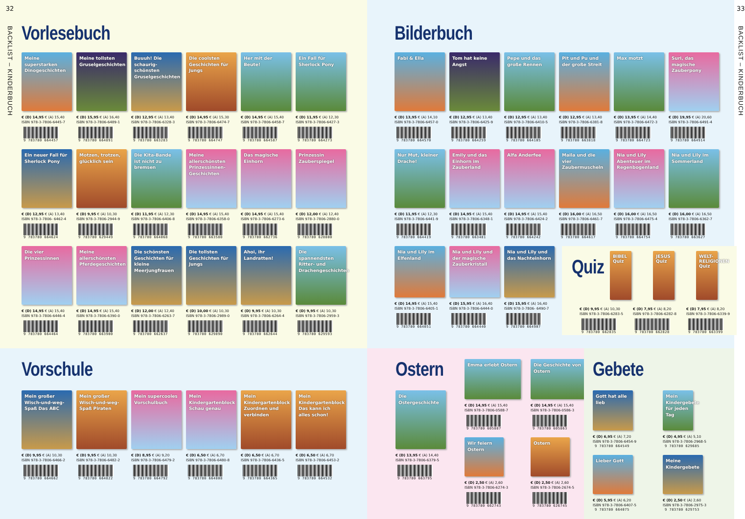32
BACKLIST – KINDERBUCH
Vorlesebuch
Meine superstarken Dinogeschichten
€ (D) 14,95 € (A) 15,40
ISBN 978-3-7806-6445-7
9 783780 664457
Meine tollsten Gruselgeschichten
€ (D) 15,95 € (A) 16,40
ISBN 978-3-7806-6489-1
9 783780 664891
Buuuh! Die schaurig-schönsten Gruselgeschichten
€ (D) 12,95 € (A) 13,40
ISBN 978-3-7806-6328-3
9 783780 663283
Die coolsten Geschichten für Jungs
€ (D) 14,95 € (A) 15,30
ISBN 978-3-7806-6474-7
9 783780 664747
Her mit der Beute!
€ (D) 14,95 € (A) 15,40
ISBN 978-3-7806-6458-7
9 783780 664587
Ein Fall für Sherlock Pony
€ (D) 11,95 € (A) 12,30
ISBN 978-3-7806-6427-3
9 783780 664273
Ein neuer Fall für Sherlock Pony
€ (D) 12,95 € (A) 13,40
ISBN 978-3-7806- 6462-4
9 783780 664624
Motzen, trotzen, glücklich sein
€ (D) 9,95 € (A) 10,30
ISBN 978-3-7806-2944-9
9 783780 629449
Die Kita-Bande ist nicht zu bremsen
€ (D) 11,95 € (A) 12,30
ISBN 978-3-7806-6406-8
9 783780 664068
Meine allerschönsten Prinzessinnen-Geschichten
€ (D) 14,95 € (A) 15,40
ISBN 978-3-7806-6358-0
9 783780 663580
Das magische Einhorn
€ (D) 14,95 € (A) 15,40
ISBN 978-3-7806-6273-6
9 783780 662736
Prinzessin Zauberspiegel
€ (D) 12,00 € (A) 12,40
ISBN 978-3-7806-2880-0
9 783780 628800
Die vier Prinzessinnen
€ (D) 14,95 € (A) 15,40
ISBN 978-3-7806-6446-4
9 783780 664464
Meine allerschönsten Pferdegeschichten
€ (D) 14,95 € (A) 15,40
ISBN 978-3-7806-6390-0
9 783780 663900
Die schönsten Geschichten für kleine Meerjungfrauen
€ (D) 12,00 € (A) 12,40
ISBN 978-3-7806-6263-7
9 783780 662637
Die tollsten Geschichten für Jungs
€ (D) 10,00 € (A) 10,30
ISBN 978-3-7806-2989-0
9 783780 629890
Ahoi, ihr Landratten!
€ (D) 9,95 € (A) 10,30
ISBN 978-3-7806-6264-4
9 783780 662644
Die spannendsten Ritter- und Drachengeschichten
€ (D) 9,95 € (A) 10,30
ISBN 978-3-7806-2959-3
9 783780 629593
Bilderbuch
Fabi & Ella
€ (D) 13,95 € (A) 14,10
ISBN 978-3-7806-6457-0
9 783780 664570
Tom hat keine Angst
€ (D) 12,95 € (A) 13,40
ISBN 978-3-7806-6425-9
9 783780 664259
Pepe und das große Rennen
€ (D) 12,95 € (A) 13,40
ISBN 978-3-7806-6410-5
9 783780 664105
Pit und Pu und der große Streit
€ (D) 12,95 € (A) 13,40
ISBN 978-3-7806-6381-8
9 783780 663818
Max motzt
€ (D) 13,95 € (A) 14,40
ISBN 978-3-7806-6472-3
9 783780 664723
Suri, das magische Zauberpony
€ (D) 19,95 € (A) 20,60
ISBN 978-3-7806-6491-4
9 783780 664914
Nur Mut, kleiner Drache!
€ (D) 11,95 € (A) 12,30
ISBN 978-3-7806-6441-9
9 783780 664419
Emily und das Einhorn im Zauberland
€ (D) 14,95 € (A) 15,40
ISBN 978-3-7806-6348-1
9 783780 663481
Alfa Anderfee
€ (D) 14,95 € (A) 15,40
ISBN 978-3-7806-6424-2
9 783780 664242
Maila und die vier Zaubermuscheln
€ (D) 16,00 € (A) 16,50
ISBN 978-3-7806-6461-7
9 783780 664617
Nia und Lily Abenteuer im Regenbogenland
€ (D) 16,00 € (A) 16,50
ISBN 978-3-7806-6475-4
9 783780 664754
Nia und Lily im Sommerland
€ (D) 16,00 € (A) 16,50
ISBN 978-3-7806-6362-7
9 783780 663627
Nia und Lily im Elfenland
€ (D) 14,95 € (A) 15,40
ISBN 978-3-7806-6405-1
9 783780 664051
Nia und Lily und der magische Zauberkristall
€ (D) 15,95 € (A) 16,40
ISBN 978-3-7806-6444-0
9 783780 664440
Nia und Lily und das Nachteinhorn
€ (D) 15,95 € (A) 16,40
ISBN 978-3-7806- 6490-7
9 783780 664907
Quiz
BIBEL Quiz
JESUS Quiz
WELT-RELIGIONEN Quiz
€ (D) 9,95 € (A) 10,30
ISBN 978-3-7806-6283-5
9 783780 662835
€ (D) 7,95 € (A) 8,20
ISBN 978-3-7806-6282-8
9 783780 662828
€ (D) 7,95 € (A) 8,20
ISBN 978-3-7806-6339-9
9 783780 663399
33
BACKLIST – KINDERBUCH
Vorschule
Mein großer Wisch-und-weg-Spaß Das ABC
€ (D) 9,95 € (A) 10,30
ISBN 978-3-7806-6466-2
9 783780 664662
Mein großer Wisch-und-weg-Spaß Piraten
€ (D) 9,95 € (A) 10,30
ISBN 978-3-7806-6482-2
9 783780 664822
Mein supercooles Vorschulbuch
€ (D) 8,95 € (A) 9,20
ISBN 978-3-7806-6479-2
9 783780 664792
Mein Kindergartenblock Schau genau
€ (D) 6,50 € (A) 6,70
ISBN 978-3-7806-6480-8
9 783780 664808
Mein Kindergartenblock Zuordnen und verbinden
€ (D) 6,50 € (A) 6,70
ISBN 978-3-7806-6436-5
9 783780 664365
Mein Kindergartenblock Das kann ich alles schon!
€ (D) 6,50 € (A) 6,70
ISBN 978-3-7806-6453-2
9 783780 664532
Ostern
Die Ostergeschichte
€ (D) 13,95 € (A) 14,40
ISBN 978-3-7806-6379-5
9 783780 663795
Emma erlebt Ostern
€ (D) 14,95 € (A) 15,40
ISBN 978-3-7806-0588-7
9 783780 605887
Die Geschichte von Ostern
€ (D) 14,95 € (A) 15,40
ISBN 978-3-7806-0586-3
9 783780 605863
Wir feiern Ostern
€ (D) 2,50 € (A) 2,60
ISBN 978-3-7806-6274-3
9 783780 662743
Ostern
€ (D) 2,50 € (A) 2,60
ISBN 978-3-7806-2674-5
9 783780 626745
Gebete
Gott hat alle lieb
€ (D) 6,95 € (A) 7,20
ISBN 978-3-7806-6454-9
9 783780 664549
Mein Kindergebete für jeden Tag
€ (D) 4,95 € (A) 5,10
ISBN 978-3-7806-2968-5
9 783780 629685
Lieber Gott
€ (D) 5,95 € (A) 6,20
ISBN 978-3-7806-6407-5
9 783780 664075
Meine Kindergebete
€ (D) 2,50 € (A) 2,60
ISBN 978-3-7806-2975-3
9 783780 629753